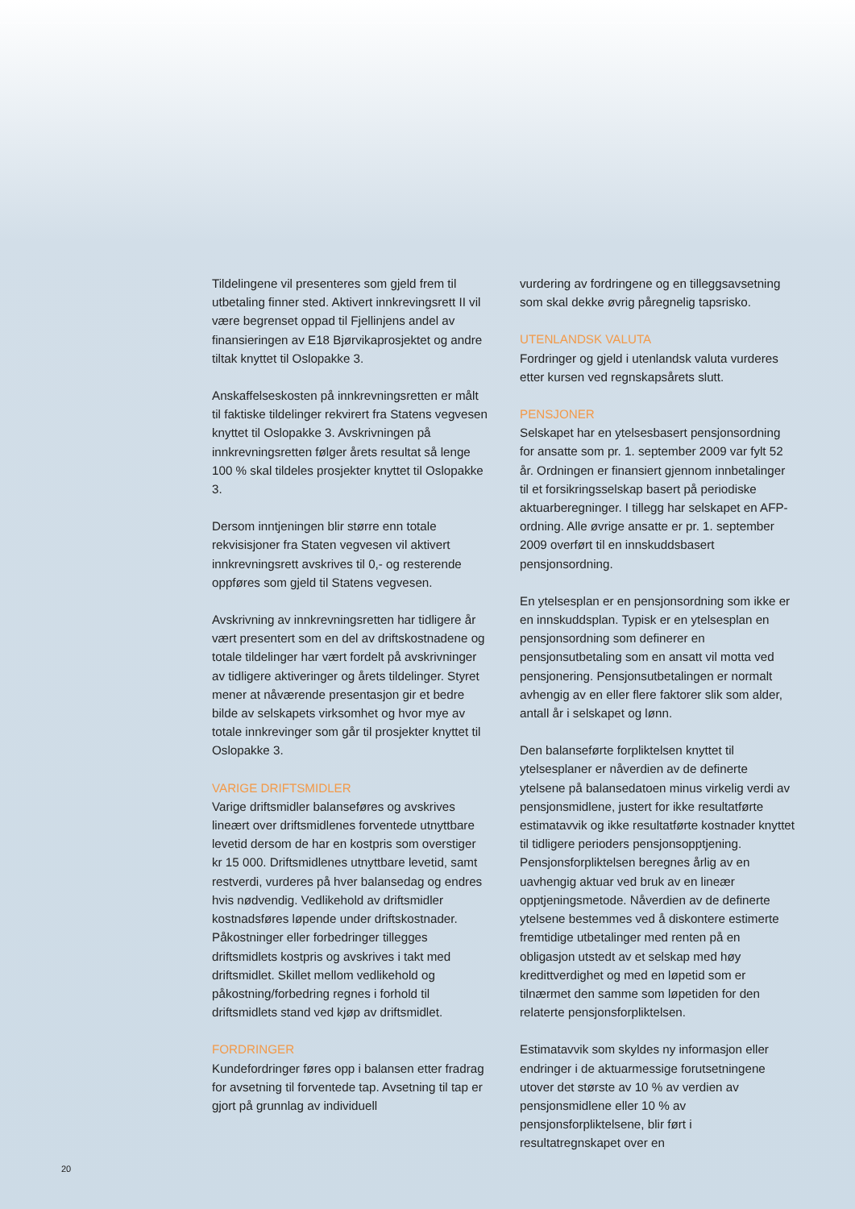Tildelingene vil presenteres som gjeld frem til utbetaling finner sted. Aktivert innkrevingsrett II vil være begrenset oppad til Fjellinjens andel av finansieringen av E18 Bjørvikaprosjektet og andre tiltak knyttet til Oslopakke 3.
Anskaffelseskosten på innkrevningsretten er målt til faktiske tildelinger rekvirert fra Statens vegvesen knyttet til Oslopakke 3. Avskrivningen på innkrevningsretten følger årets resultat så lenge 100 % skal tildeles prosjekter knyttet til Oslopakke 3.
Dersom inntjeningen blir større enn totale rekvisisjoner fra Staten vegvesen vil aktivert innkrevningsrett avskrives til 0,- og resterende oppføres som gjeld til Statens vegvesen.
Avskrivning av innkrevningsretten har tidligere år vært presentert som en del av driftskostnadene og totale tildelinger har vært fordelt på avskrivninger av tidligere aktiveringer og årets tildelinger. Styret mener at nåværende presentasjon gir et bedre bilde av selskapets virksomhet og hvor mye av totale innkrevinger som går til prosjekter knyttet til Oslopakke 3.
VARIGE DRIFTSMIDLER
Varige driftsmidler balanseføres og avskrives lineært over driftsmidlenes forventede utnyttbare levetid dersom de har en kostpris som overstiger kr 15 000. Driftsmidlenes utnyttbare levetid, samt restverdi, vurderes på hver balansedag og endres hvis nødvendig. Vedlikehold av driftsmidler kostnadsføres løpende under driftskostnader. Påkostninger eller forbedringer tillegges driftsmidlets kostpris og avskrives i takt med driftsmidlet. Skillet mellom vedlikehold og påkostning/forbedring regnes i forhold til driftsmidlets stand ved kjøp av driftsmidlet.
FORDRINGER
Kundefordringer føres opp i balansen etter fradrag for avsetning til forventede tap. Avsetning til tap er gjort på grunnlag av individuell
vurdering av fordringene og en tilleggsavsetning som skal dekke øvrig påregnelig tapsrisko.
UTENLANDSK VALUTA
Fordringer og gjeld i utenlandsk valuta vurderes etter kursen ved regnskapsårets slutt.
PENSJONER
Selskapet har en ytelsesbasert pensjonsordning for ansatte som pr. 1. september 2009 var fylt 52 år. Ordningen er finansiert gjennom innbetalinger til et forsikringsselskap basert på periodiske aktuarberegninger. I tillegg har selskapet en AFP-ordning. Alle øvrige ansatte er pr. 1. september 2009 overført til en innskuddsbasert pensjonsordning.
En ytelsesplan er en pensjonsordning som ikke er en innskuddsplan. Typisk er en ytelsesplan en pensjonsordning som definerer en pensjonsutbetaling som en ansatt vil motta ved pensjonering. Pensjonsutbetalingen er normalt avhengig av en eller flere faktorer slik som alder, antall år i selskapet og lønn.
Den balanseførte forpliktelsen knyttet til ytelsesplaner er nåverdien av de definerte ytelsene på balansedatoen minus virkelig verdi av pensjonsmidlene, justert for ikke resultatførte estimatavvik og ikke resultatførte kostnader knyttet til tidligere perioders pensjonsopptjening. Pensjonsforpliktelsen beregnes årlig av en uavhengig aktuar ved bruk av en lineær opptjeningsmetode. Nåverdien av de definerte ytelsene bestemmes ved å diskontere estimerte fremtidige utbetalinger med renten på en obligasjon utstedt av et selskap med høy kredittverdighet og med en løpetid som er tilnærmet den samme som løpetiden for den relaterte pensjonsforpliktelsen.
Estimatavvik som skyldes ny informasjon eller endringer i de aktuarmessige forutsetningene utover det største av 10 % av verdien av pensjonsmidlene eller 10 % av pensjonsforpliktelsene, blir ført i resultatregnskapet over en
20